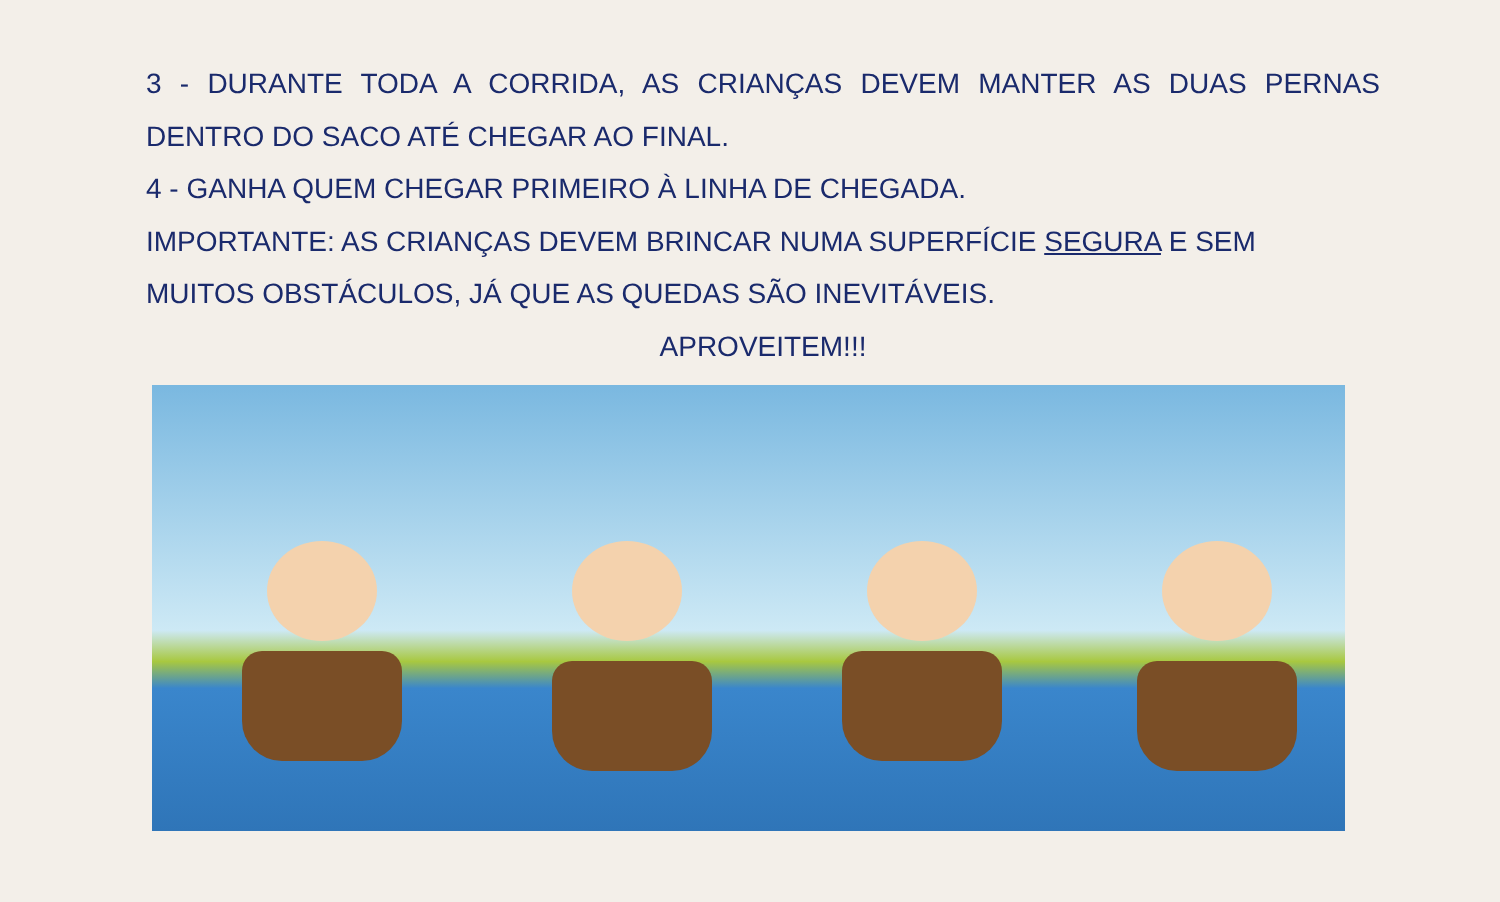3 - DURANTE TODA A CORRIDA, AS CRIANÇAS DEVEM MANTER AS DUAS PERNAS
DENTRO DO SACO ATÉ CHEGAR AO FINAL.
4 - GANHA QUEM CHEGAR PRIMEIRO À LINHA DE CHEGADA.
IMPORTANTE: AS CRIANÇAS DEVEM BRINCAR NUMA SUPERFÍCIE SEGURA E SEM
MUITOS OBSTÁCULOS, JÁ QUE AS QUEDAS SÃO INEVITÁVEIS.
APROVEITEM!!!